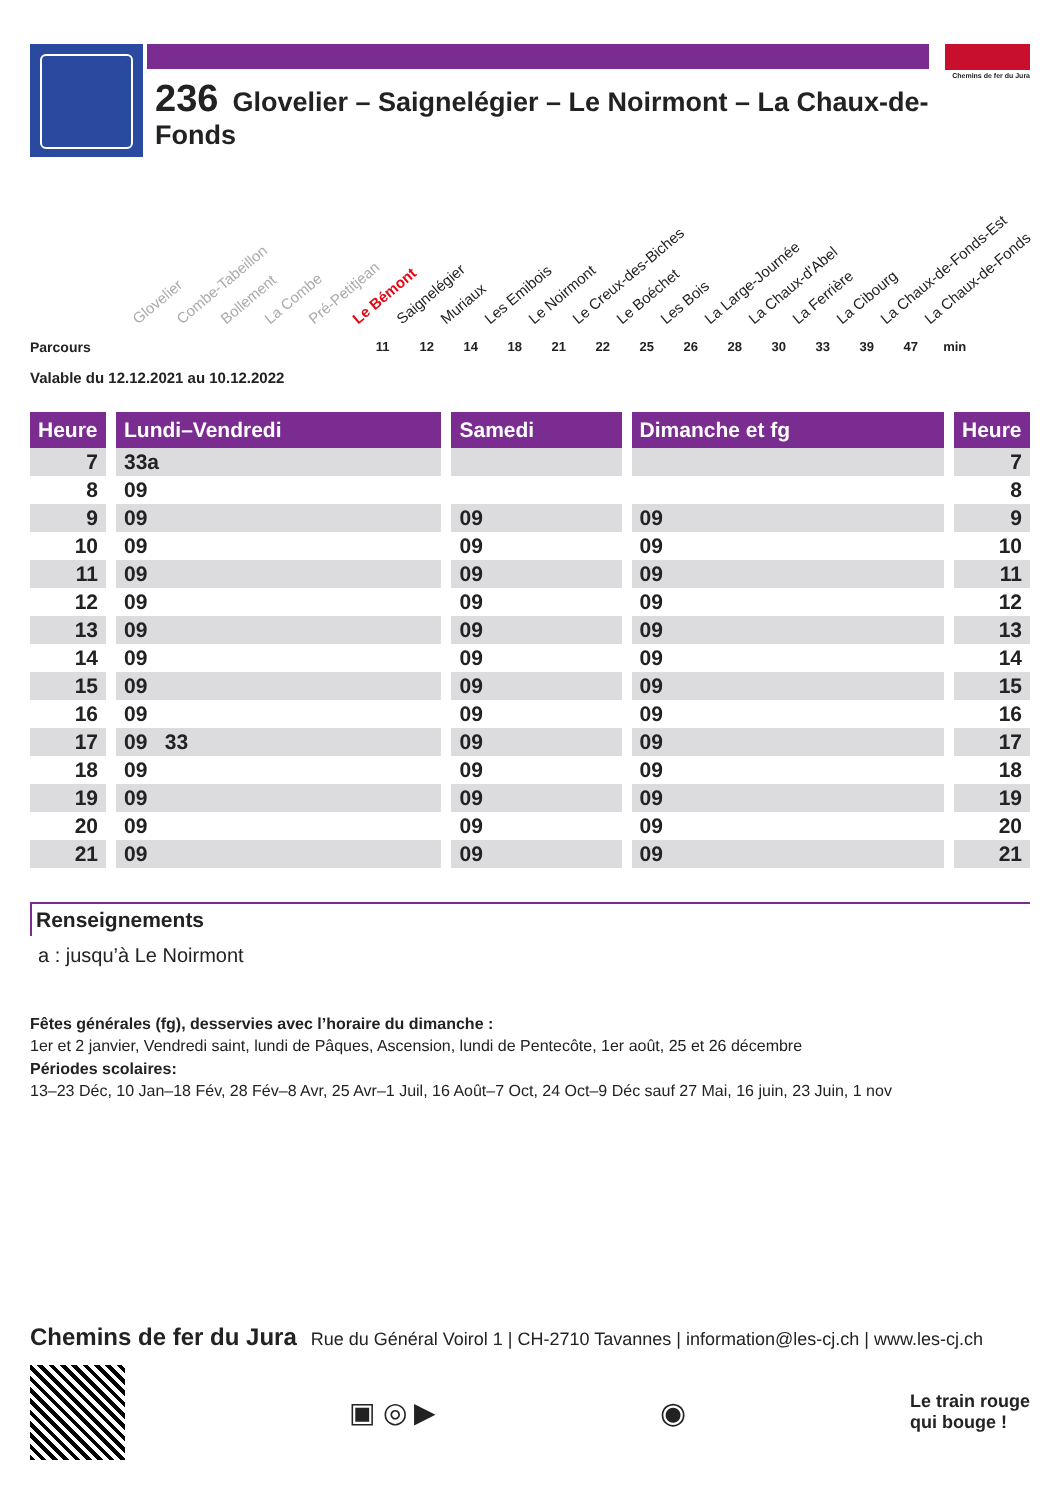236 Glovelier – Saignelégier – Le Noirmont – La Chaux-de-Fonds
Chemins de fer du Jura
Glovelier Combe-Tabeillon Bollement La Combe Pré-Petitjean Le Bémont Saignelégier Muriaux Les Emibois Le Noirmont Le Creux-des-Biches Le Boéchet Les Bois La Large-Journée La Chaux-d'Abel La Ferrière La Cibourg La Chaux-de-Fonds-Est La Chaux-de-Fonds
Parcours
11 12 14 18 21 22 25 26 28 30 33 39 47 min
Valable du 12.12.2021 au 10.12.2022
| Heure | | Lundi–Vendredi | | Samedi | | Dimanche et fg | | Heure |
| --- | --- | --- | --- | --- | --- | --- | --- | --- |
| 7 | | 33a | | | | | | 7 |
| 8 | | 09 | | | | | | 8 |
| 9 | | 09 | | 09 | | 09 | | 9 |
| 10 | | 09 | | 09 | | 09 | | 10 |
| 11 | | 09 | | 09 | | 09 | | 11 |
| 12 | | 09 | | 09 | | 09 | | 12 |
| 13 | | 09 | | 09 | | 09 | | 13 |
| 14 | | 09 | | 09 | | 09 | | 14 |
| 15 | | 09 | | 09 | | 09 | | 15 |
| 16 | | 09 | | 09 | | 09 | | 16 |
| 17 | | 09 33 | | 09 | | 09 | | 17 |
| 18 | | 09 | | 09 | | 09 | | 18 |
| 19 | | 09 | | 09 | | 09 | | 19 |
| 20 | | 09 | | 09 | | 09 | | 20 |
| 21 | | 09 | | 09 | | 09 | | 21 |
Renseignements
a : jusqu’à Le Noirmont
Fêtes générales (fg), desservies avec l’horaire du dimanche :
1er et 2 janvier, Vendredi saint, lundi de Pâques, Ascension, lundi de Pentecôte, 1er août, 25 et 26 décembre
Périodes scolaires:
13–23 Déc, 10 Jan–18 Fév, 28 Fév–8 Avr, 25 Avr–1 Juil, 16 Août–7 Oct, 24 Oct–9 Déc sauf 27 Mai, 16 juin, 23 Juin, 1 nov
Chemins de fer du Jura Rue du Général Voirol 1 | CH-2710 Tavannes | information@les-cj.ch | www.les-cj.ch
▣ ◎ ▶ ◉
Le train rouge
qui bouge !